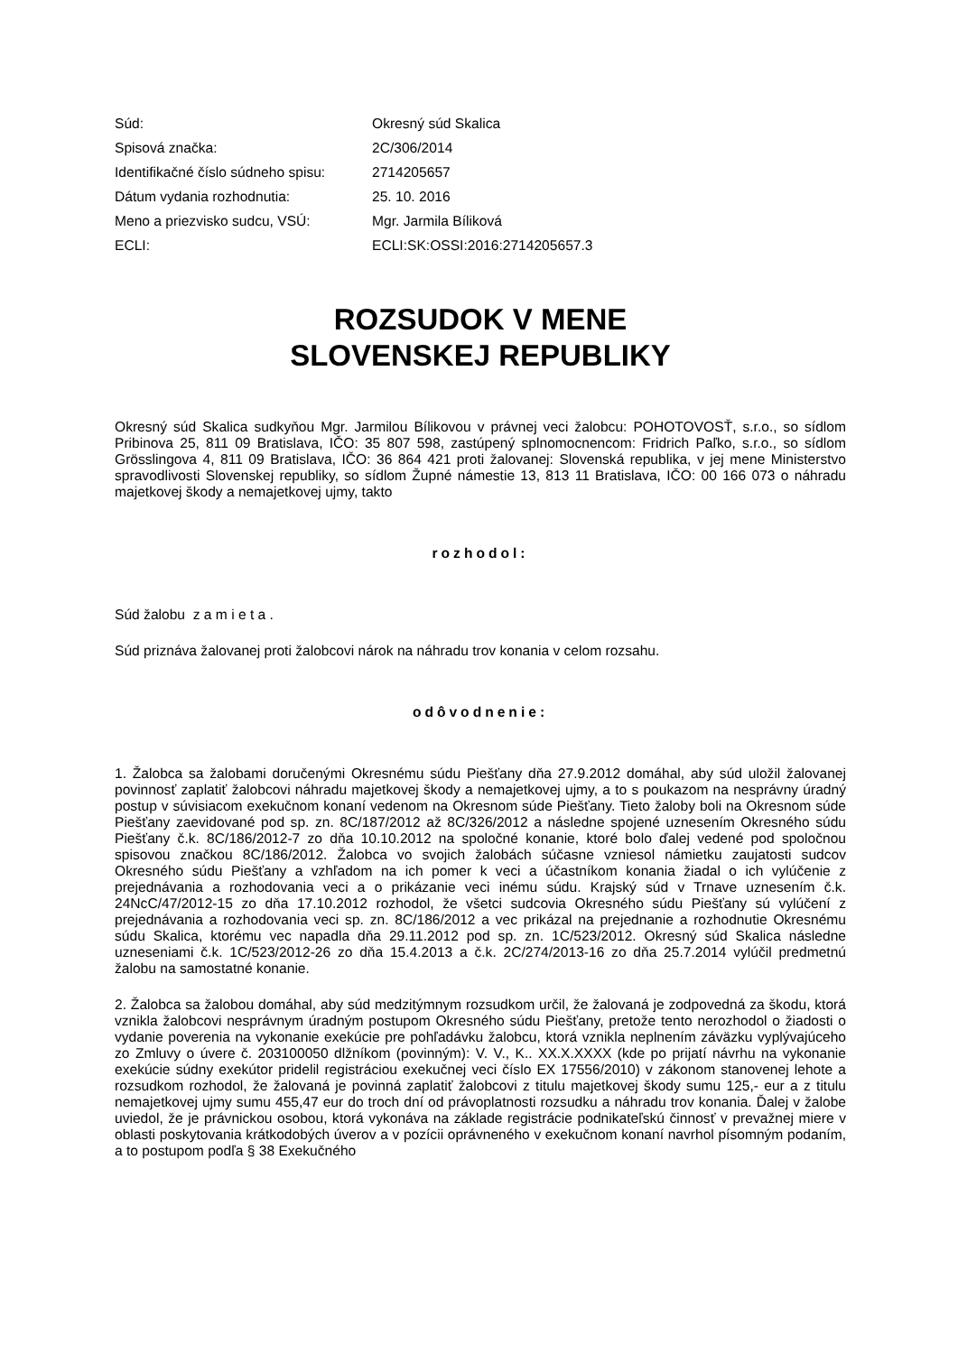| Súd: | Okresný súd Skalica |
| Spisová značka: | 2C/306/2014 |
| Identifikačné číslo súdneho spisu: | 2714205657 |
| Dátum vydania rozhodnutia: | 25. 10. 2016 |
| Meno a priezvisko sudcu, VSÚ: | Mgr. Jarmila Bíliková |
| ECLI: | ECLI:SK:OSSI:2016:2714205657.3 |
ROZSUDOK V MENE
SLOVENSKEJ REPUBLIKY
Okresný súd Skalica sudkyňou Mgr. Jarmilou Bílikovou v právnej veci žalobcu: POHOTOVOSŤ, s.r.o., so sídlom Pribinova 25, 811 09 Bratislava, IČO: 35 807 598, zastúpený splnomocnencom: Fridrich Paľko, s.r.o., so sídlom Grösslingova 4, 811 09 Bratislava, IČO: 36 864 421 proti žalovanej: Slovenská republika, v jej mene Ministerstvo spravodlivosti Slovenskej republiky, so sídlom Župné námestie 13, 813 11 Bratislava, IČO: 00 166 073 o náhradu majetkovej škody a nemajetkovej ujmy, takto
rozhodol:
Súd žalobu z a m i e t a .
Súd priznáva žalovanej proti žalobcovi nárok na náhradu trov konania v celom rozsahu.
odôvodnenie:
1. Žalobca sa žalobami doručenými Okresnému súdu Piešťany dňa 27.9.2012 domáhal, aby súd uložil žalovanej povinnosť zaplatiť žalobcovi náhradu majetkovej škody a nemajetkovej ujmy, a to s poukazom na nesprávny úradný postup v súvisiacom exekučnom konaní vedenom na Okresnom súde Piešťany. Tieto žaloby boli na Okresnom súde Piešťany zaevidované pod sp. zn. 8C/187/2012 až 8C/326/2012 a následne spojené uznesením Okresného súdu Piešťany č.k. 8C/186/2012-7 zo dňa 10.10.2012 na spoločné konanie, ktoré bolo ďalej vedené pod spoločnou spisovou značkou 8C/186/2012. Žalobca vo svojich žalobách súčasne vzniesol námietku zaujatosti sudcov Okresného súdu Piešťany a vzhľadom na ich pomer k veci a účastníkom konania žiadal o ich vylúčenie z prejednávania a rozhodovania veci a o prikázanie veci inému súdu. Krajský súd v Trnave uznesením č.k. 24NcC/47/2012-15 zo dňa 17.10.2012 rozhodol, že všetci sudcovia Okresného súdu Piešťany sú vylúčení z prejednávania a rozhodovania veci sp. zn. 8C/186/2012 a vec prikázal na prejednanie a rozhodnutie Okresnému súdu Skalica, ktorému vec napadla dňa 29.11.2012 pod sp. zn. 1C/523/2012. Okresný súd Skalica následne uzneseniami č.k. 1C/523/2012-26 zo dňa 15.4.2013 a č.k. 2C/274/2013-16 zo dňa 25.7.2014 vylúčil predmetnú žalobu na samostatné konanie.
2. Žalobca sa žalobou domáhal, aby súd medzitýmnym rozsudkom určil, že žalovaná je zodpovedná za škodu, ktorá vznikla žalobcovi nesprávnym úradným postupom Okresného súdu Piešťany, pretože tento nerozhodol o žiadosti o vydanie poverenia na vykonanie exekúcie pre pohľadávku žalobcu, ktorá vznikla neplnením záväzku vyplývajúceho zo Zmluvy o úvere č. 203100050 dlžníkom (povinným): V. V., K.. XX.X.XXXX (kde po prijatí návrhu na vykonanie exekúcie súdny exekútor pridelil registráciou exekučnej veci číslo EX 17556/2010) v zákonom stanovenej lehote a rozsudkom rozhodol, že žalovaná je povinná zaplatiť žalobcovi z titulu majetkovej škody sumu 125,- eur a z titulu nemajetkovej ujmy sumu 455,47 eur do troch dní od právoplatnosti rozsudku a náhradu trov konania. Ďalej v žalobe uviedol, že je právnickou osobou, ktorá vykonáva na základe registrácie podnikateľskú činnosť v prevažnej miere v oblasti poskytovania krátkodobých úverov a v pozícii oprávneného v exekučnom konaní navrhol písomným podaním, a to postupom podľa § 38 Exekučného